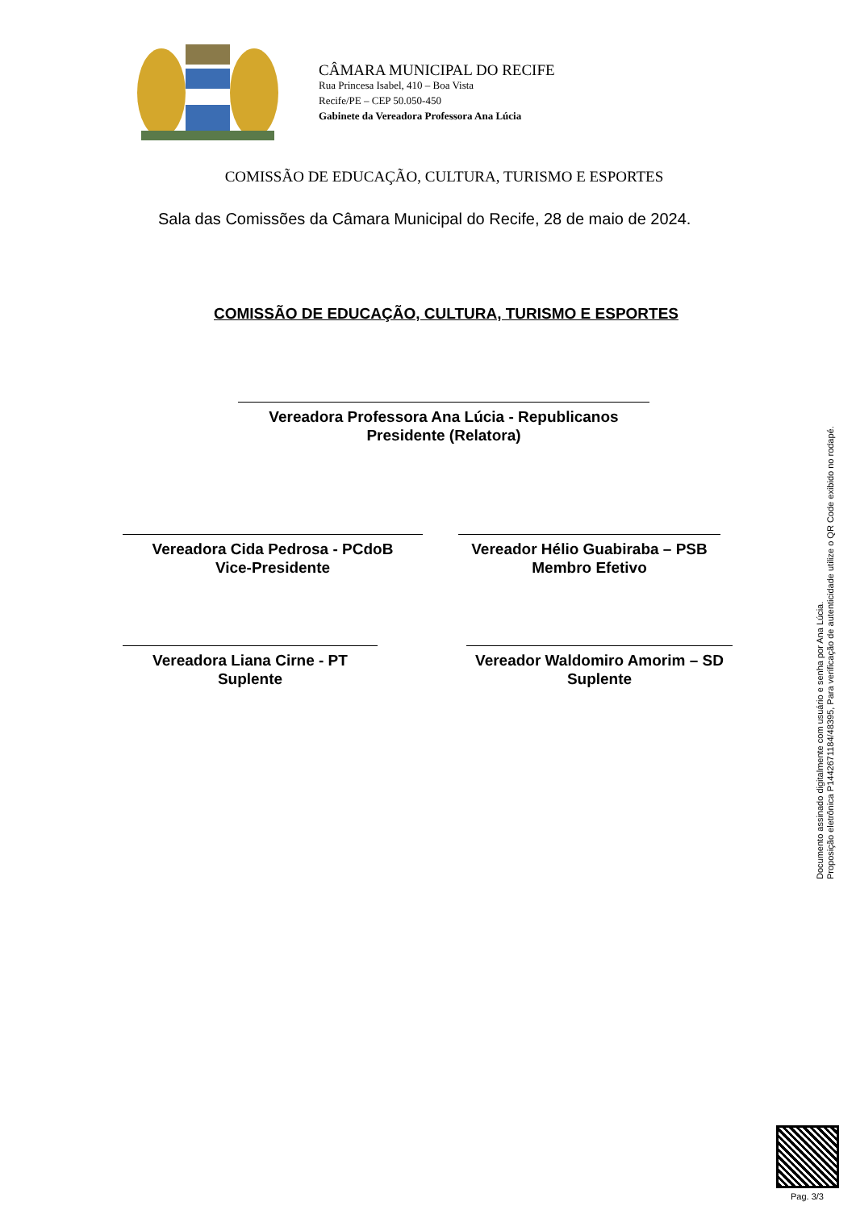CÂMARA MUNICIPAL DO RECIFE
Rua Princesa Isabel, 410 – Boa Vista
Recife/PE – CEP 50.050-450
Gabinete da Vereadora Professora Ana Lúcia
COMISSÃO DE EDUCAÇÃO, CULTURA, TURISMO E ESPORTES
Sala das Comissões da Câmara Municipal do Recife, 28 de maio de 2024.
COMISSÃO DE EDUCAÇÃO, CULTURA, TURISMO E ESPORTES
Vereadora Professora Ana Lúcia - Republicanos
Presidente (Relatora)
Vereadora Cida Pedrosa - PCdoB
Vice-Presidente
Vereador Hélio Guabiraba – PSB
Membro Efetivo
Vereadora Liana Cirne - PT
Suplente
Vereador Waldomiro Amorim – SD
Suplente
Documento assinado digitalmente com usuário e senha por Ana Lúcia.
Proposição eletrônica P144267118​4/48395, Para verificação de autenticidade utilize o QR Code exibido no rodapé.
Pag. 3/3